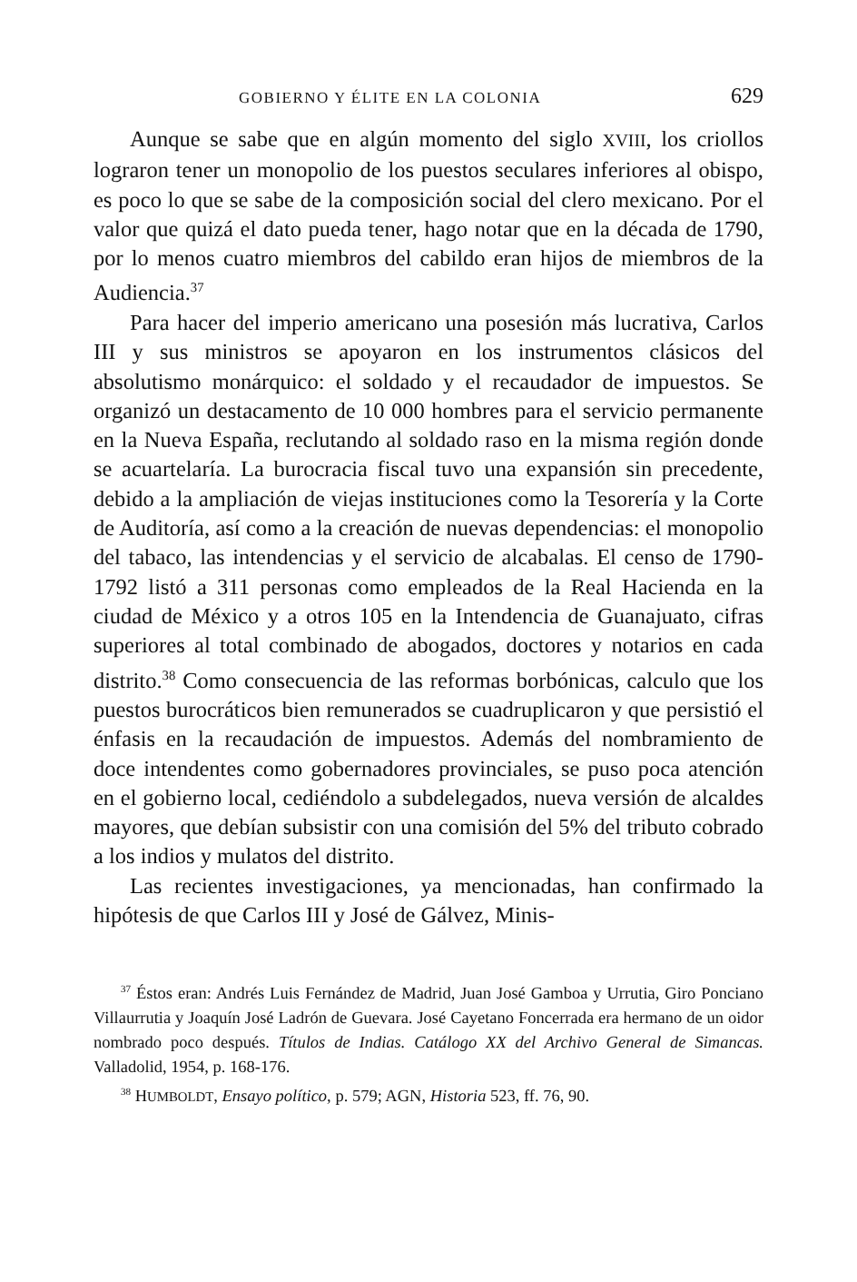GOBIERNO Y ÉLITE EN LA COLONIA 629
Aunque se sabe que en algún momento del siglo XVIII, los criollos lograron tener un monopolio de los puestos seculares inferiores al obispo, es poco lo que se sabe de la composición social del clero mexicano. Por el valor que quizá el dato pueda tener, hago notar que en la década de 1790, por lo menos cuatro miembros del cabildo eran hijos de miembros de la Audiencia.<sup>37</sup>
Para hacer del imperio americano una posesión más lucrativa, Carlos III y sus ministros se apoyaron en los instrumentos clásicos del absolutismo monárquico: el soldado y el recaudador de impuestos. Se organizó un destacamento de 10 000 hombres para el servicio permanente en la Nueva España, reclutando al soldado raso en la misma región donde se acuartelaría. La burocracia fiscal tuvo una expansión sin precedente, debido a la ampliación de viejas instituciones como la Tesorería y la Corte de Auditoría, así como a la creación de nuevas dependencias: el monopolio del tabaco, las intendencias y el servicio de alcabalas. El censo de 1790-1792 listó a 311 personas como empleados de la Real Hacienda en la ciudad de México y a otros 105 en la Intendencia de Guanajuato, cifras superiores al total combinado de abogados, doctores y notarios en cada distrito.<sup>38</sup> Como consecuencia de las reformas borbónicas, calculo que los puestos burocráticos bien remunerados se cuadruplicaron y que persistió el énfasis en la recaudación de impuestos. Además del nombramiento de doce intendentes como gobernadores provinciales, se puso poca atención en el gobierno local, cediéndolo a subdelegados, nueva versión de alcaldes mayores, que debían subsistir con una comisión del 5% del tributo cobrado a los indios y mulatos del distrito.
Las recientes investigaciones, ya mencionadas, han confirmado la hipótesis de que Carlos III y José de Gálvez, Minis-
<sup>37</sup> Éstos eran: Andrés Luis Fernández de Madrid, Juan José Gamboa y Urrutia, Giro Ponciano Villaurrutia y Joaquín José Ladrón de Guevara. José Cayetano Foncerrada era hermano de un oidor nombrado poco después. Títulos de Indias. Catálogo XX del Archivo General de Simancas. Valladolid, 1954, p. 168-176.
<sup>38</sup> HUMBOLDT, Ensayo político, p. 579; AGN, Historia 523, ff. 76, 90.